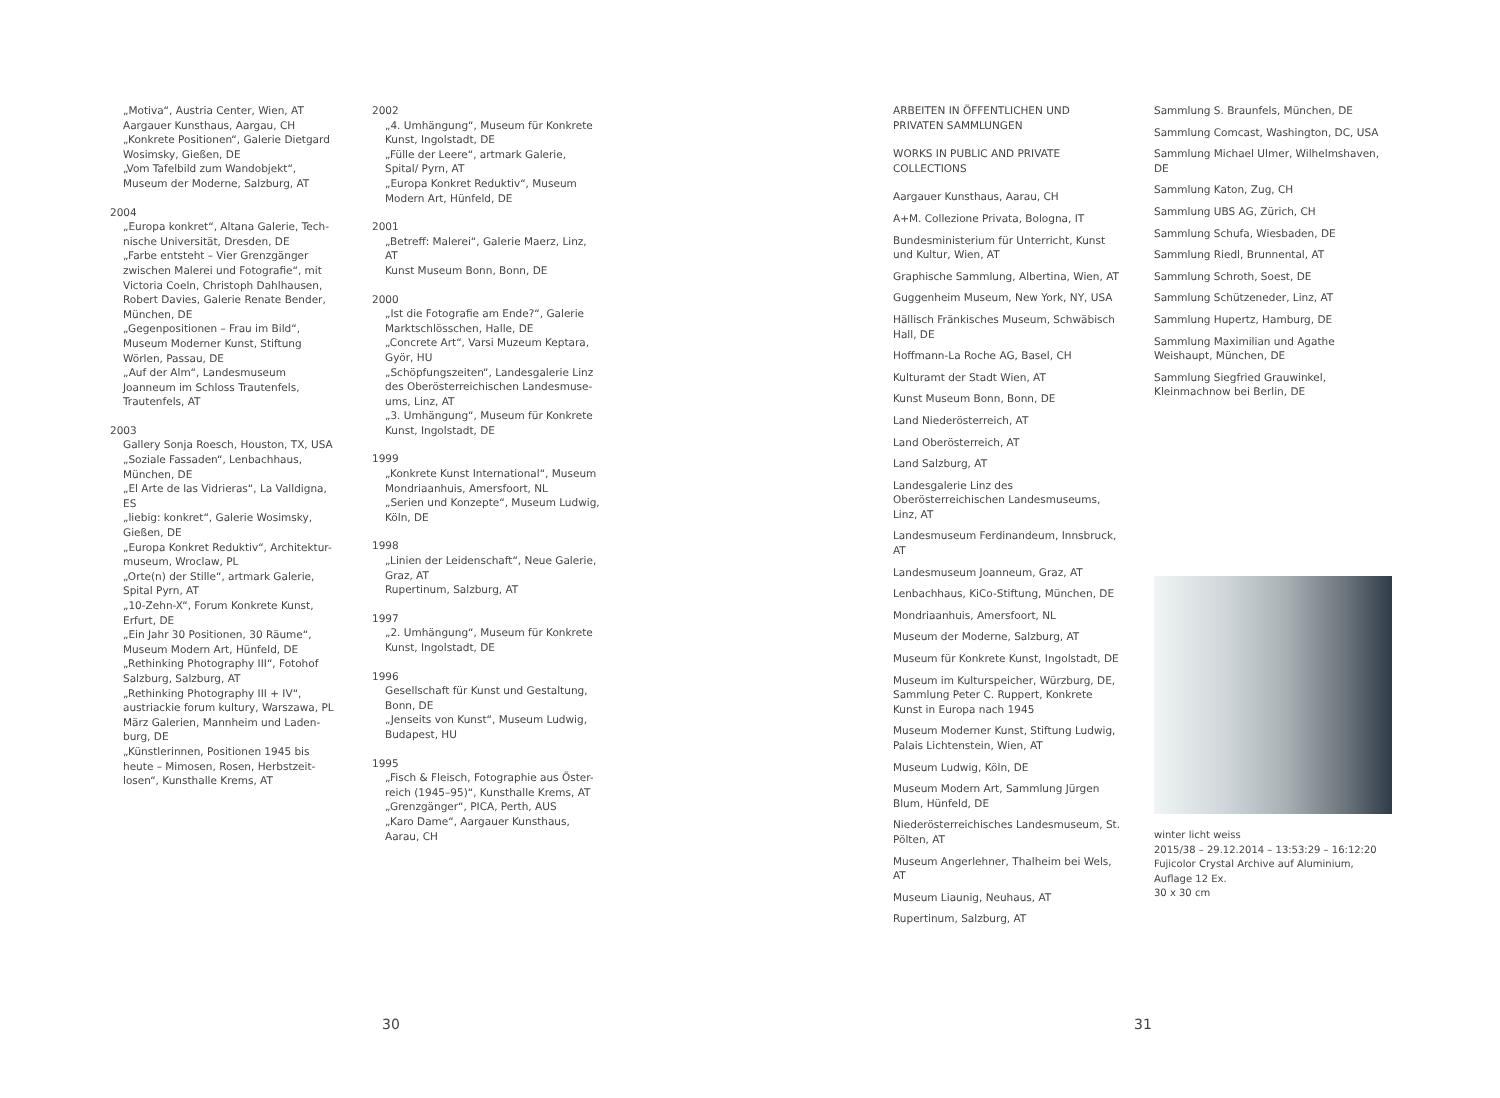„Motiva“, Austria Center, Wien, AT
Aargauer Kunsthaus, Aargau, CH
„Konkrete Positionen“, Galerie Dietgard Wosimsky, Gießen, DE
„Vom Tafelbild zum Wandobjekt“, Museum der Moderne, Salzburg, AT
2004
„Europa konkret“, Altana Galerie, Tech-nische Universität, Dresden, DE
„Farbe entsteht – Vier Grenzgänger zwischen Malerei und Fotografie“, mit Victoria Coeln, Christoph Dahlhausen, Robert Davies, Galerie Renate Bender, München, DE
„Gegenpositionen – Frau im Bild“, Museum Moderner Kunst, Stiftung Wörlen, Passau, DE
„Auf der Alm“, Landesmuseum Joanneum im Schloss Trautenfels, Trautenfels, AT
2003
Gallery Sonja Roesch, Houston, TX, USA
„Soziale Fassaden“, Lenbachhaus, München, DE
„El Arte de las Vidrieras“, La Valldigna, ES
„liebig: konkret“, Galerie Wosimsky, Gießen, DE
„Europa Konkret Reduktiv“, Architektur-museum, Wroclaw, PL
„Orte(n) der Stille“, artmark Galerie, Spital Pyrn, AT
„10-Zehn-X“, Forum Konkrete Kunst, Erfurt, DE
„Ein Jahr 30 Positionen, 30 Räume“, Museum Modern Art, Hünfeld, DE
„Rethinking Photography III“, Fotohof Salzburg, Salzburg, AT
„Rethinking Photography III + IV“, austriackie forum kultury, Warszawa, PL
März Galerien, Mannheim und Laden-burg, DE
„Künstlerinnen, Positionen 1945 bis heute – Mimosen, Rosen, Herbstzeit-losen“, Kunsthalle Krems, AT
2002
„4. Umhängung“, Museum für Konkrete Kunst, Ingolstadt, DE
„Fülle der Leere“, artmark Galerie, Spital/ Pyrn, AT
„Europa Konkret Reduktiv“, Museum Modern Art, Hünfeld, DE
2001
„Betreff: Malerei“, Galerie Maerz, Linz, AT
Kunst Museum Bonn, Bonn, DE
2000
„Ist die Fotografie am Ende?“, Galerie Marktschlösschen, Halle, DE
„Concrete Art“, Varsi Muzeum Keptara, Györ, HU
„Schöpfungszeiten“, Landesgalerie Linz des Oberösterreichischen Landesmuse-ums, Linz, AT
„3. Umhängung“, Museum für Konkrete Kunst, Ingolstadt, DE
1999
„Konkrete Kunst International“, Museum Mondriaanhuis, Amersfoort, NL
„Serien und Konzepte“, Museum Ludwig, Köln, DE
1998
„Linien der Leidenschaft“, Neue Galerie, Graz, AT
Rupertinum, Salzburg, AT
1997
„2. Umhängung“, Museum für Konkrete Kunst, Ingolstadt, DE
1996
Gesellschaft für Kunst und Gestaltung, Bonn, DE
„Jenseits von Kunst“, Museum Ludwig, Budapest, HU
1995
„Fisch & Fleisch, Fotographie aus Öster-reich (1945–95)“, Kunsthalle Krems, AT
„Grenzgänger“, PICA, Perth, AUS
„Karo Dame“, Aargauer Kunsthaus, Aarau, CH
ARBEITEN IN ÖFFENTLICHEN UND PRIVATEN SAMMLUNGEN
WORKS IN PUBLIC AND PRIVATE COLLECTIONS
Aargauer Kunsthaus, Aarau, CH
A+M. Collezione Privata, Bologna, IT
Bundesministerium für Unterricht, Kunst und Kultur, Wien, AT
Graphische Sammlung, Albertina, Wien, AT
Guggenheim Museum, New York, NY, USA
Hällisch Fränkisches Museum, Schwäbisch Hall, DE
Hoffmann-La Roche AG, Basel, CH
Kulturamt der Stadt Wien, AT
Kunst Museum Bonn, Bonn, DE
Land Niederösterreich, AT
Land Oberösterreich, AT
Land Salzburg, AT
Landesgalerie Linz des Oberösterreichischen Landesmuseums, Linz, AT
Landesmuseum Ferdinandeum, Innsbruck, AT
Landesmuseum Joanneum, Graz, AT
Lenbachhaus, KiCo-Stiftung, München, DE
Mondriaanhuis, Amersfoort, NL
Museum der Moderne, Salzburg, AT
Museum für Konkrete Kunst, Ingolstadt, DE
Museum im Kulturspeicher, Würzburg, DE, Sammlung Peter C. Ruppert, Konkrete Kunst in Europa nach 1945
Museum Moderner Kunst, Stiftung Ludwig, Palais Lichtenstein, Wien, AT
Museum Ludwig, Köln, DE
Museum Modern Art, Sammlung Jürgen Blum, Hünfeld, DE
Niederösterreichisches Landesmuseum, St. Pölten, AT
Museum Angerlehner, Thalheim bei Wels, AT
Museum Liaunig, Neuhaus, AT
Rupertinum, Salzburg, AT
Sammlung S. Braunfels, München, DE
Sammlung Comcast, Washington, DC, USA
Sammlung Michael Ulmer, Wilhelmshaven, DE
Sammlung Katon, Zug, CH
Sammlung UBS AG, Zürich, CH
Sammlung Schufa, Wiesbaden, DE
Sammlung Riedl, Brunnental, AT
Sammlung Schroth, Soest, DE
Sammlung Schützeneder, Linz, AT
Sammlung Hupertz, Hamburg, DE
Sammlung Maximilian und Agathe Weishaupt, München, DE
Sammlung Siegfried Grauwinkel, Kleinmachnow bei Berlin, DE
winter licht weiss
2015/38 – 29.12.2014 – 13:53:29 – 16:12:20
Fujicolor Crystal Archive auf Aluminium,
Auflage 12 Ex.
30 x 30 cm
30 31